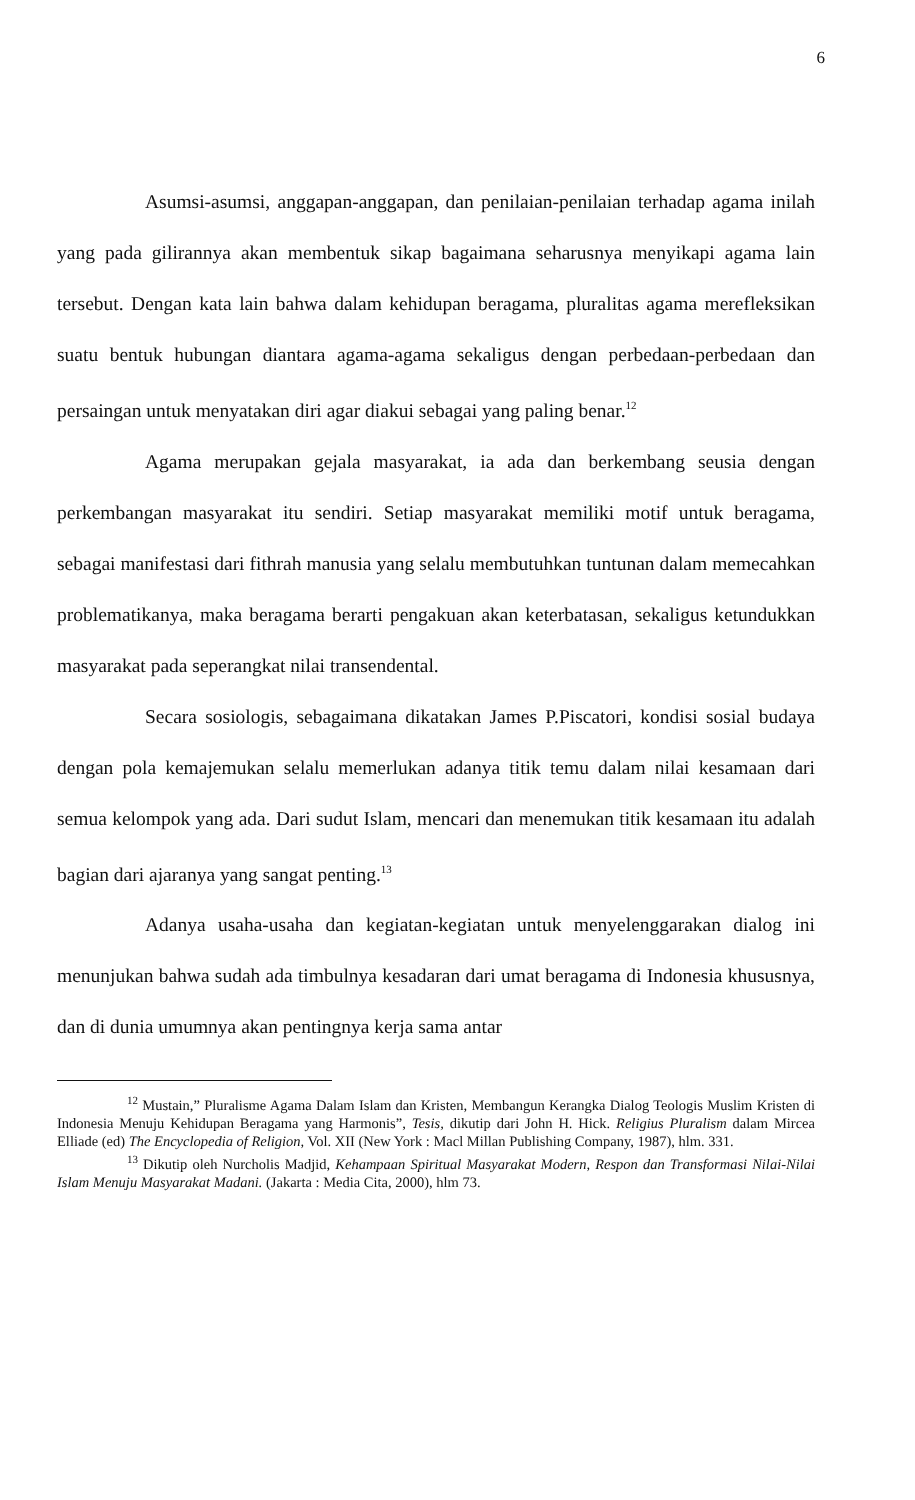6
Asumsi-asumsi, anggapan-anggapan, dan penilaian-penilaian terhadap agama inilah yang pada gilirannya akan membentuk sikap bagaimana seharusnya menyikapi agama lain tersebut. Dengan kata lain bahwa dalam kehidupan beragama, pluralitas agama merefleksikan suatu bentuk hubungan diantara agama-agama sekaligus dengan perbedaan-perbedaan dan persaingan untuk menyatakan diri agar diakui sebagai yang paling benar.<sup>12</sup>
Agama merupakan gejala masyarakat, ia ada dan berkembang seusia dengan perkembangan masyarakat itu sendiri. Setiap masyarakat memiliki motif untuk beragama, sebagai manifestasi dari fithrah manusia yang selalu membutuhkan tuntunan dalam memecahkan problematikanya, maka beragama berarti pengakuan akan keterbatasan, sekaligus ketundukkan masyarakat pada seperangkat nilai transendental.
Secara sosiologis, sebagaimana dikatakan James P.Piscatori, kondisi sosial budaya dengan pola kemajemukan selalu memerlukan adanya titik temu dalam nilai kesamaan dari semua kelompok yang ada. Dari sudut Islam, mencari dan menemukan titik kesamaan itu adalah bagian dari ajaranya yang sangat penting.<sup>13</sup>
Adanya usaha-usaha dan kegiatan-kegiatan untuk menyelenggarakan dialog ini menunjukan bahwa sudah ada timbulnya kesadaran dari umat beragama di Indonesia khususnya, dan di dunia umumnya akan pentingnya kerja sama antar
<sup>12</sup> Mustain,” Pluralisme Agama Dalam Islam dan Kristen, Membangun Kerangka Dialog Teologis Muslim Kristen di Indonesia Menuju Kehidupan Beragama yang Harmonis”, Tesis, dikutip dari John H. Hick. Religius Pluralism dalam Mircea Elliade (ed) The Encyclopedia of Religion, Vol. XII (New York : Macl Millan Publishing Company, 1987), hlm. 331.
<sup>13</sup> Dikutip oleh Nurcholis Madjid, Kehampaan Spiritual Masyarakat Modern, Respon dan Transformasi Nilai-Nilai Islam Menuju Masyarakat Madani. (Jakarta : Media Cita, 2000), hlm 73.